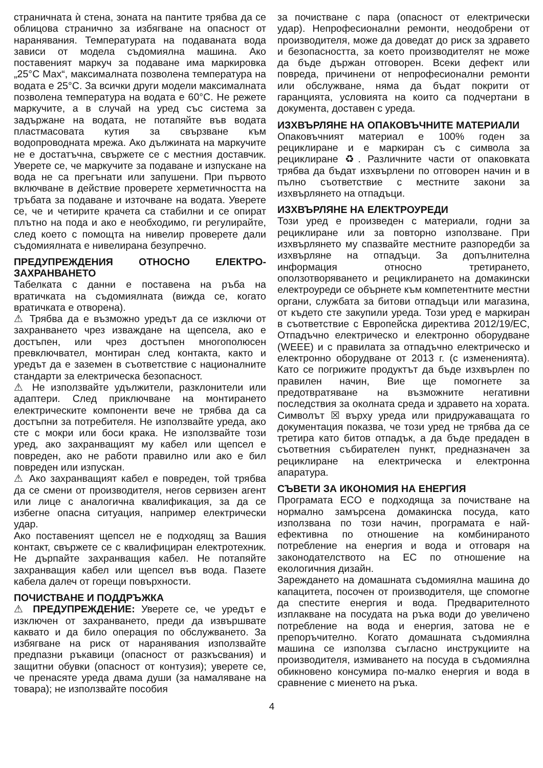страничната ѝ стена, зоната на пантите трябва да се облицова странично за избягване на опасност от наранявания. Температурата на подаваната вода зависи от модела съдомиялна машина. Ако поставеният маркуч за подаване има маркировка „25°C Max“, максималната позволена температура на водата е 25°C. За всички други модели максималната позволена температура на водата е 60°C. Не режете маркучите, а в случай на уред със система за задържане на водата, не потапяйте във водата пластмасовата кутия за свързване към водопроводната мрежа. Ако дължината на маркучите не е достатъчна, свържете се с местния доставчик. Уверете се, че маркучите за подаване и изпускане на вода не са прегънати или запушени. При първото включване в действие проверете херметичността на тръбата за подаване и източване на водата. Уверете се, че и четирите крачета са стабилни и се опират плътно на пода и ако е необходимо, ги регулирайте, след което с помощта на нивелир проверете дали съдомиялната е нивелирана безупречно.
ПРЕДУПРЕЖДЕНИЯ ОТНОСНО ЕЛЕКТРО-ЗАХРАНВАНЕТО
Табелката с данни е поставена на ръба на вратичката на съдомиялната (вижда се, когато вратичката е отворена).
⚠ Трябва да е възможно уредът да се изключи от захранването чрез изваждане на щепсела, ако е достъпен, или чрез достъпен многополюсен превключвател, монтиран след контакта, както и уредът да е заземен в съответствие с националните стандарти за електрическа безопасност.
⚠ Не използвайте удължители, разклонители или адаптери. След приключване на монтирането електрическите компоненти вече не трябва да са достъпни за потребителя. Не използвайте уреда, ако сте с мокри или боси крака. Не използвайте този уред, ако захранващият му кабел или щепсел е повреден, ако не работи правилно или ако е бил повреден или изпускан.
⚠ Ако захранващият кабел е повреден, той трябва да се смени от производителя, негов сервизен агент или лице с аналогична квалификация, за да се избегне опасна ситуация, например електрически удар.
Ако поставеният щепсел не е подходящ за Вашия контакт, свържете се с квалифициран електротехник. Не дърпайте захранващия кабел. Не потапяйте захранващия кабел или щепсел във вода. Пазете кабела далеч от горещи повърхности.
ПОЧИСТВАНЕ И ПОДДРЪЖКА
⚠ ПРЕДУПРЕЖДЕНИЕ: Уверете се, че уредът е изключен от захранването, преди да извършвате каквато и да било операция по обслужването. За избягване на риск от наранявания използвайте предпазни ръкавици (опасност от разкъсвания) и защитни обувки (опасност от контузия); уверете се, че пренасяте уреда двама души (за намаляване на товара); не използвайте пособия
за почистване с пара (опасност от електрически удар). Непрофесионални ремонти, неодобрени от производителя, може да доведат до риск за здравето и безопасността, за което производителят не може да бъде държан отговорен. Всеки дефект или повреда, причинени от непрофесионални ремонти или обслужване, няма да бъдат покрити от гаранцията, условията на които са подчертани в документа, доставен с уреда.
ИЗХВЪРЛЯНЕ НА ОПАКОВЪЧНИТЕ МАТЕРИАЛИ
Опаковъчният материал е 100% годен за рециклиране и е маркиран съ с символа за рециклиране ♻. Различните части от опаковката трябва да бъдат изхвърлени по отговорен начин и в пълно съответствие с местните закони за изхвърлянето на отпадъци.
ИЗХВЪРЛЯНЕ НА ЕЛЕКТРОУРЕДИ
Този уред е произведен с материали, годни за рециклиране или за повторно използване. При изхвърлянето му спазвайте местните разпоредби за изхвърляне на отпадъци. За допълнителна информация относно третирането, оползотворяването и рециклирането на домакински електроуреди се обърнете към компетентните местни органи, службата за битови отпадъци или магазина, от където сте закупили уреда. Този уред е маркиран в съответствие с Европейска директива 2012/19/ЕС, Отпадъчно електрическо и електронно оборудване (WEEE) и с правилата за отпадъчно електрическо и електронно оборудване от 2013 г. (с измененията). Като се погрижите продуктът да бъде изхвърлен по правилен начин, Вие ще помогнете за предотвратяване на възможните негативни последствия за околната среда и здравето на хората. Символът ☒ върху уреда или придружаващата го документация показва, че този уред не трябва да се третира като битов отпадък, а да бъде предаден в съответния събирателен пункт, предназначен за рециклиране на електрическа и електронна апаратура.
СЪВЕТИ ЗА ИКОНОМИЯ НА ЕНЕРГИЯ
Програмата ECO е подходяща за почистване на нормално замърсена домакинска посуда, като използвана по този начин, програмата е най-ефективна по отношение на комбинираното потребление на енергия и вода и отговаря на законодателството на ЕС по отношение на екологичния дизайн.
Зареждането на домашната съдомиялна машина до капацитета, посочен от производителя, ще спомогне да спестите енергия и вода. Предварителното изплакване на посудата на ръка води до увеличено потребление на вода и енергия, затова не е препоръчително. Когато домашната съдомиялна машина се използва съгласно инструкциите на производителя, измиването на посуда в съдомиялна обикновено консумира по-малко енергия и вода в сравнение с миенето на ръка.
4